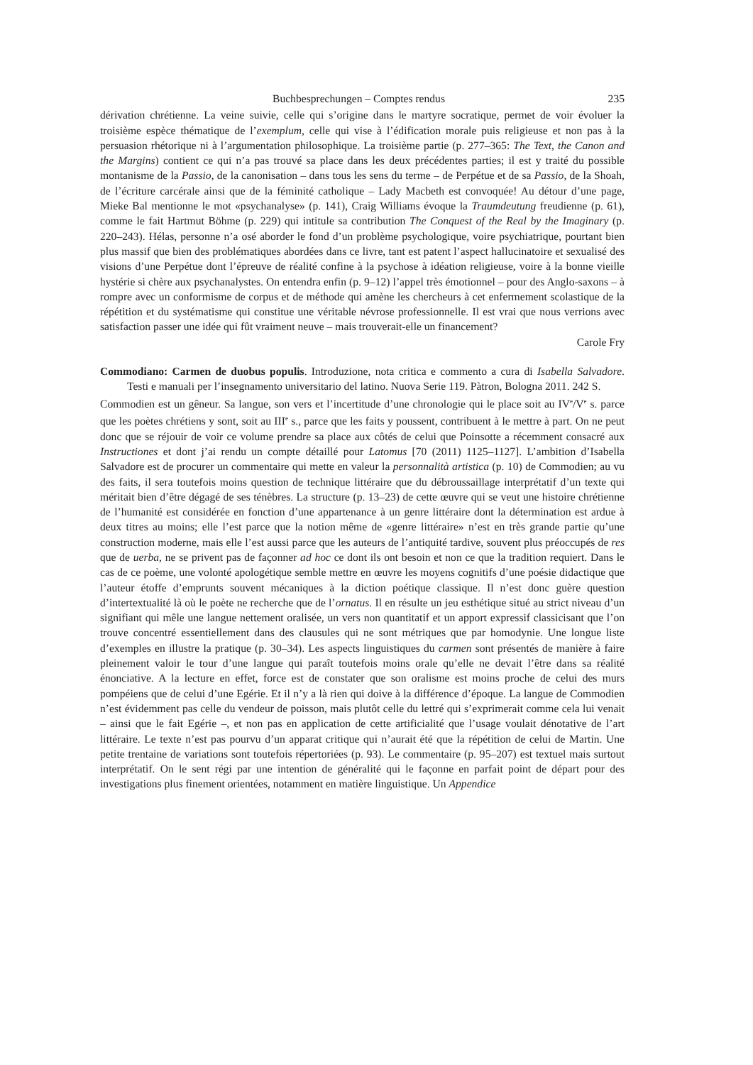Buchbesprechungen – Comptes rendus 235
dérivation chrétienne. La veine suivie, celle qui s’origine dans le martyre socratique, permet de voir évoluer la troisième espèce thématique de l’exemplum, celle qui vise à l’édification morale puis religieuse et non pas à la persuasion rhétorique ni à l’argumentation philosophique. La troisième partie (p. 277–365: The Text, the Canon and the Margins) contient ce qui n’a pas trouvé sa place dans les deux précédentes parties; il est y traité du possible montanisme de la Passio, de la canonisation – dans tous les sens du terme – de Perpétue et de sa Passio, de la Shoah, de l’écriture carcérale ainsi que de la féminité catholique – Lady Macbeth est convoquée! Au détour d’une page, Mieke Bal mentionne le mot «psychanalyse» (p. 141), Craig Williams évoque la Traumdeutung freudienne (p. 61), comme le fait Hartmut Böhme (p. 229) qui intitule sa contribution The Conquest of the Real by the Imaginary (p. 220–243). Hélas, personne n’a osé aborder le fond d’un problème psychologique, voire psychiatrique, pourtant bien plus massif que bien des problématiques abordées dans ce livre, tant est patent l’aspect hallucinatoire et sexualisé des visions d’une Perpétue dont l’épreuve de réalité confine à la psychose à idéation religieuse, voire à la bonne vieille hystérie si chère aux psychanalystes. On entendra enfin (p. 9–12) l’appel très émotionnel – pour des Anglo-saxons – à rompre avec un conformisme de corpus et de méthode qui amène les chercheurs à cet enfermement scolastique de la répétition et du systématisme qui constitue une véritable névrose professionnelle. Il est vrai que nous verrions avec satisfaction passer une idée qui fût vraiment neuve – mais trouverait-elle un financement?
Carole Fry
Commodiano: Carmen de duobus populis. Introduzione, nota critica e commento a cura di Isabella Salvadore. Testi e manuali per l’insegnamento universitario del latino. Nuova Serie 119. Pàtron, Bologna 2011. 242 S.
Commodien est un gêneur. Sa langue, son vers et l’incertitude d’une chronologie qui le place soit au IV<sup>e</sup>/V<sup>e</sup> s. parce que les poètes chrétiens y sont, soit au III<sup>e</sup> s., parce que les faits y poussent, contribuent à le mettre à part. On ne peut donc que se réjouir de voir ce volume prendre sa place aux côtés de celui que Poinsotte a récemment consacré aux Instructiones et dont j’ai rendu un compte détaillé pour Latomus [70 (2011) 1125–1127]. L’ambition d’Isabella Salvadore est de procurer un commentaire qui mette en valeur la personnalità artistica (p. 10) de Commodien; au vu des faits, il sera toutefois moins question de technique littéraire que du débroussaillage interprétatif d’un texte qui méritait bien d’être dégagé de ses ténèbres. La structure (p. 13–23) de cette œuvre qui se veut une histoire chrétienne de l’humanité est considérée en fonction d’une appartenance à un genre littéraire dont la détermination est ardue à deux titres au moins; elle l’est parce que la notion même de «genre littéraire» n’est en très grande partie qu’une construction moderne, mais elle l’est aussi parce que les auteurs de l’antiquité tardive, souvent plus préoccupés de res que de uerba, ne se privent pas de façonner ad hoc ce dont ils ont besoin et non ce que la tradition requiert. Dans le cas de ce poème, une volonté apologétique semble mettre en œuvre les moyens cognitifs d’une poésie didactique que l’auteur étoffe d’emprunts souvent mécaniques à la diction poétique classique. Il n’est donc guère question d’intertextualité là où le poète ne recherche que de l’ornatus. Il en résulte un jeu esthétique situé au strict niveau d’un signifiant qui mêle une langue nettement oralisée, un vers non quantitatif et un apport expressif classicisant que l’on trouve concentré essentiellement dans des clausules qui ne sont métriques que par homodynie. Une longue liste d’exemples en illustre la pratique (p. 30–34). Les aspects linguistiques du carmen sont présentés de manière à faire pleinement valoir le tour d’une langue qui paraît toutefois moins orale qu’elle ne devait l’être dans sa réalité énonciative. A la lecture en effet, force est de constater que son oralisme est moins proche de celui des murs pompéiens que de celui d’une Egérie. Et il n’y a là rien qui doive à la différence d’époque. La langue de Commodien n’est évidemment pas celle du vendeur de poisson, mais plutôt celle du lettré qui s’exprimerait comme cela lui venait – ainsi que le fait Egérie –, et non pas en application de cette artificialité que l’usage voulait dénotative de l’art littéraire. Le texte n’est pas pourvu d’un apparat critique qui n’aurait été que la répétition de celui de Martin. Une petite trentaine de variations sont toutefois répertoriées (p. 93). Le commentaire (p. 95–207) est textuel mais surtout interprétatif. On le sent régi par une intention de généralité qui le façonne en parfait point de départ pour des investigations plus finement orientées, notamment en matière linguistique. Un Appendice